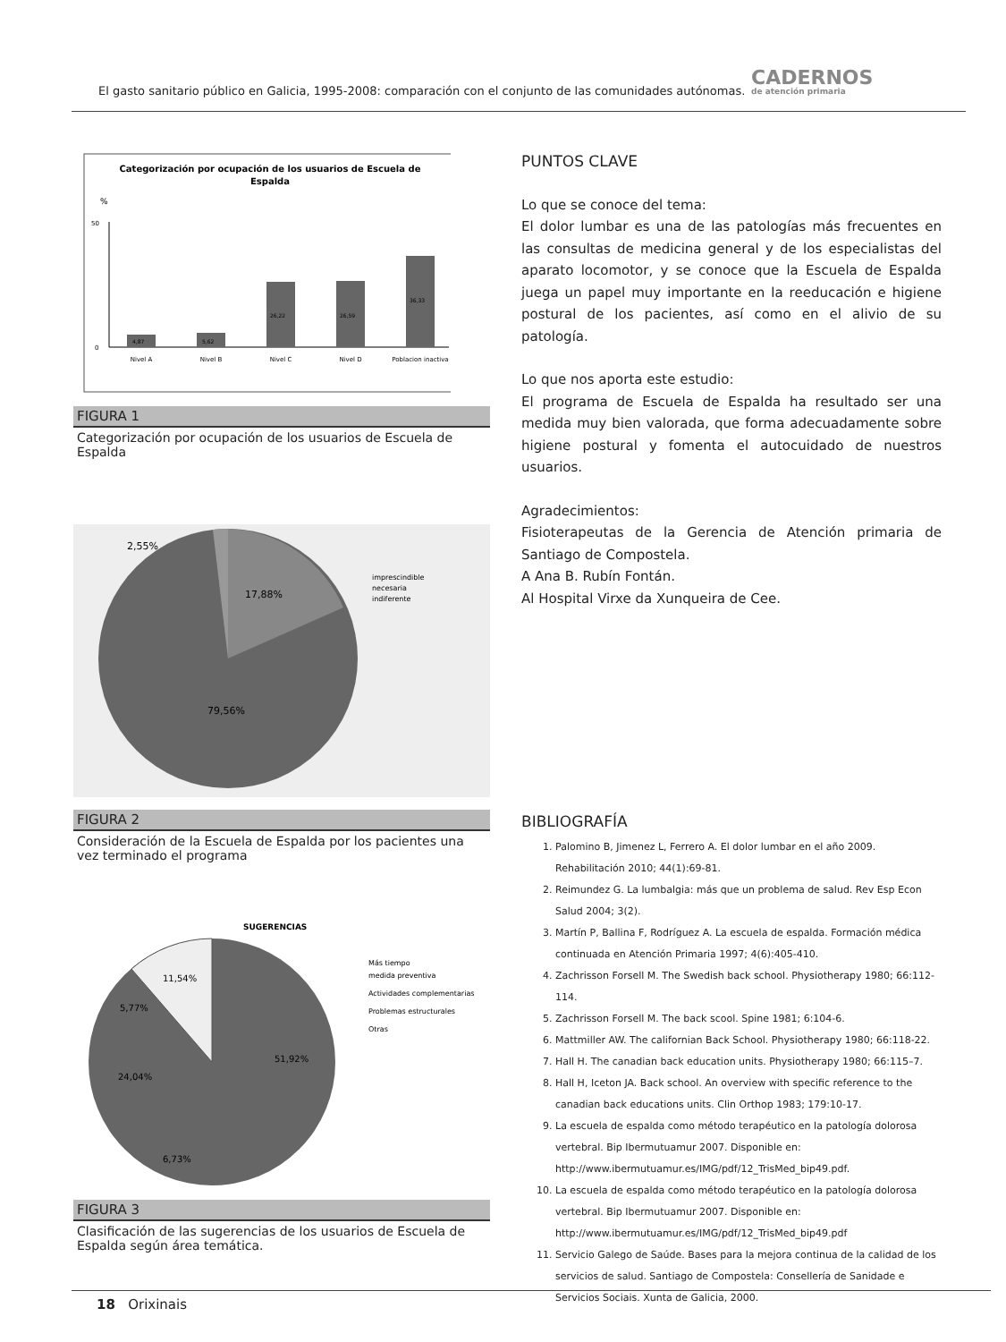El gasto sanitario público en Galicia, 1995-2008: comparación con el conjunto de las comunidades autónomas.
CADERNOS
de atención primaria
Categorización por ocupación de los usuarios de Escuela de
Espalda
%
50
0
4,87
5,62
26,22
26,59
36,33
Nivel A
Nivel B
Nivel C
Nivel D
Poblacion inactiva
FIGURA 1
Categorización por ocupación de los usuarios de Escuela de Espalda
2,55%
17,88%
79,56%
imprescindible
necesaria
indiferente
FIGURA 2
Consideración de la Escuela de Espalda por los pacientes una vez terminado el programa
SUGERENCIAS
11,54%
5,77%
51,92%
24,04%
6,73%
Más tiempo
medida preventiva
Actividades complementarias
Problemas estructurales
Otras
FIGURA 3
Clasificación de las sugerencias de los usuarios de Escuela de Espalda según área temática.
PUNTOS CLAVE
Lo que se conoce del tema:
El dolor lumbar es una de las patologías más frecuentes en las consultas de medicina general y de los especialistas del aparato locomotor, y se conoce que la Escuela de Espalda juega un papel muy importante en la reeducación e higiene postural de los pacientes, así como en el alivio de su patología.
Lo que nos aporta este estudio:
El programa de Escuela de Espalda ha resultado ser una medida muy bien valorada, que forma adecuadamente sobre higiene postural y fomenta el autocuidado de nuestros usuarios.
Agradecimientos:
Fisioterapeutas de la Gerencia de Atención primaria de Santiago de Compostela.
A Ana B. Rubín Fontán.
Al Hospital Virxe da Xunqueira de Cee.
BIBLIOGRAFÍA
1. Palomino B, Jimenez L, Ferrero A. El dolor lumbar en el año 2009. Rehabilitación 2010; 44(1):69-81.
2. Reimundez G. La lumbalgia: más que un problema de salud. Rev Esp Econ Salud 2004; 3(2).
3. Martín P, Ballina F, Rodríguez A. La escuela de espalda. Formación médica continuada en Atención Primaria 1997; 4(6):405-410.
4. Zachrisson Forsell M. The Swedish back school. Physiotherapy 1980; 66:112-114.
5. Zachrisson Forsell M. The back scool. Spine 1981; 6:104-6.
6. Mattmiller AW. The californian Back School. Physiotherapy 1980; 66:118-22.
7. Hall H. The canadian back education units. Physiotherapy 1980; 66:115–7.
8. Hall H, Iceton JA. Back school. An overview with specific reference to the canadian back educations units. Clin Orthop 1983; 179:10-17.
9. La escuela de espalda como método terapéutico en la patología dolorosa vertebral. Bip Ibermutuamur 2007. Disponible en: http://www.ibermutuamur.es/IMG/pdf/12_TrisMed_bip49.pdf.
10. La escuela de espalda como método terapéutico en la patología dolorosa vertebral. Bip Ibermutuamur 2007. Disponible en: http://www.ibermutuamur.es/IMG/pdf/12_TrisMed_bip49.pdf
11. Servicio Galego de Saúde. Bases para la mejora continua de la calidad de los servicios de salud. Santiago de Compostela: Consellería de Sanidade e Servicios Sociais. Xunta de Galicia, 2000.
18 Orixinais